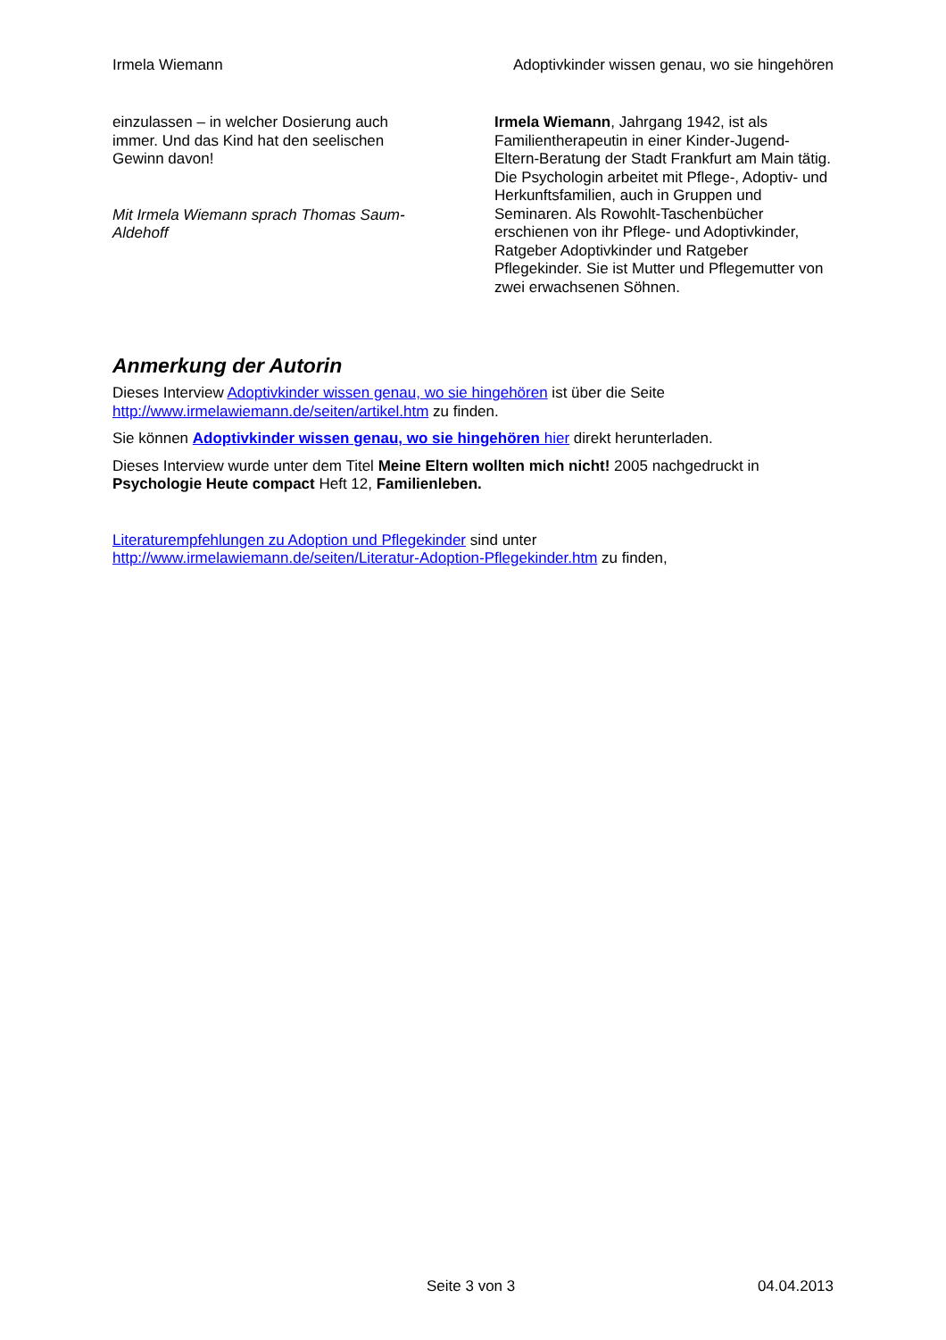Irmela Wiemann Adoptivkinder wissen genau, wo sie hingehören
einzulassen – in welcher Dosierung auch immer. Und das Kind hat den seelischen Gewinn davon!
Mit Irmela Wiemann sprach Thomas Saum-Aldehoff
Irmela Wiemann, Jahrgang 1942, ist als Familientherapeutin in einer Kinder-Jugend-Eltern-Beratung der Stadt Frankfurt am Main tätig. Die Psychologin arbeitet mit Pflege-, Adoptiv- und Herkunftsfamilien, auch in Gruppen und Seminaren. Als Rowohlt-Taschenbücher erschienen von ihr Pflege- und Adoptivkinder, Ratgeber Adoptivkinder und Ratgeber Pflegekinder. Sie ist Mutter und Pflegemutter von zwei erwachsenen Söhnen.
Anmerkung der Autorin
Dieses Interview Adoptivkinder wissen genau, wo sie hingehören ist über die Seite http://www.irmelawiemann.de/seiten/artikel.htm zu finden.
Sie können Adoptivkinder wissen genau, wo sie hingehören hier direkt herunterladen.
Dieses Interview wurde unter dem Titel Meine Eltern wollten mich nicht! 2005 nachgedruckt in Psychologie Heute compact Heft 12, Familienleben.
Literaturempfehlungen zu Adoption und Pflegekinder sind unter
http://www.irmelawiemann.de/seiten/Literatur-Adoption-Pflegekinder.htm zu finden,
Seite 3 von 3 04.04.2013